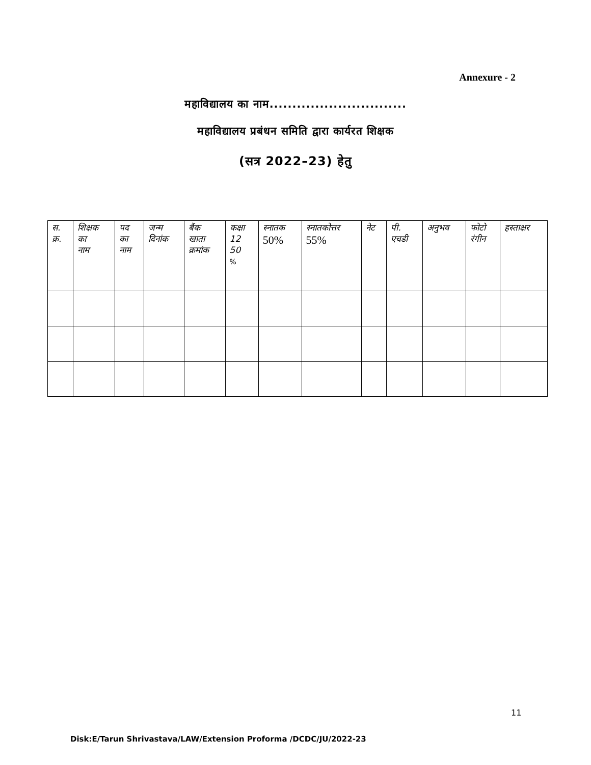Annexure - 2
महाविद्यालय का नाम..............................
महाविद्यालय प्रबंधन समिति द्वारा कार्यरत शिक्षक
(सत्र 2022–23) हेतु
| स. क्र. | शिक्षक का नाम | पद का नाम | जन्म दिनांक | बैंक खाता क्रमांक | कक्षा 12 50 % | स्नातक 50% | स्नातकोत्तर 55% | नेट | पी. एचडी | अनुभव | फोटो रंगीन | हस्ताक्षर |
| --- | --- | --- | --- | --- | --- | --- | --- | --- | --- | --- | --- | --- |
11
Disk:E/Tarun Shrivastava/LAW/Extension Proforma /DCDC/JU/2022-23